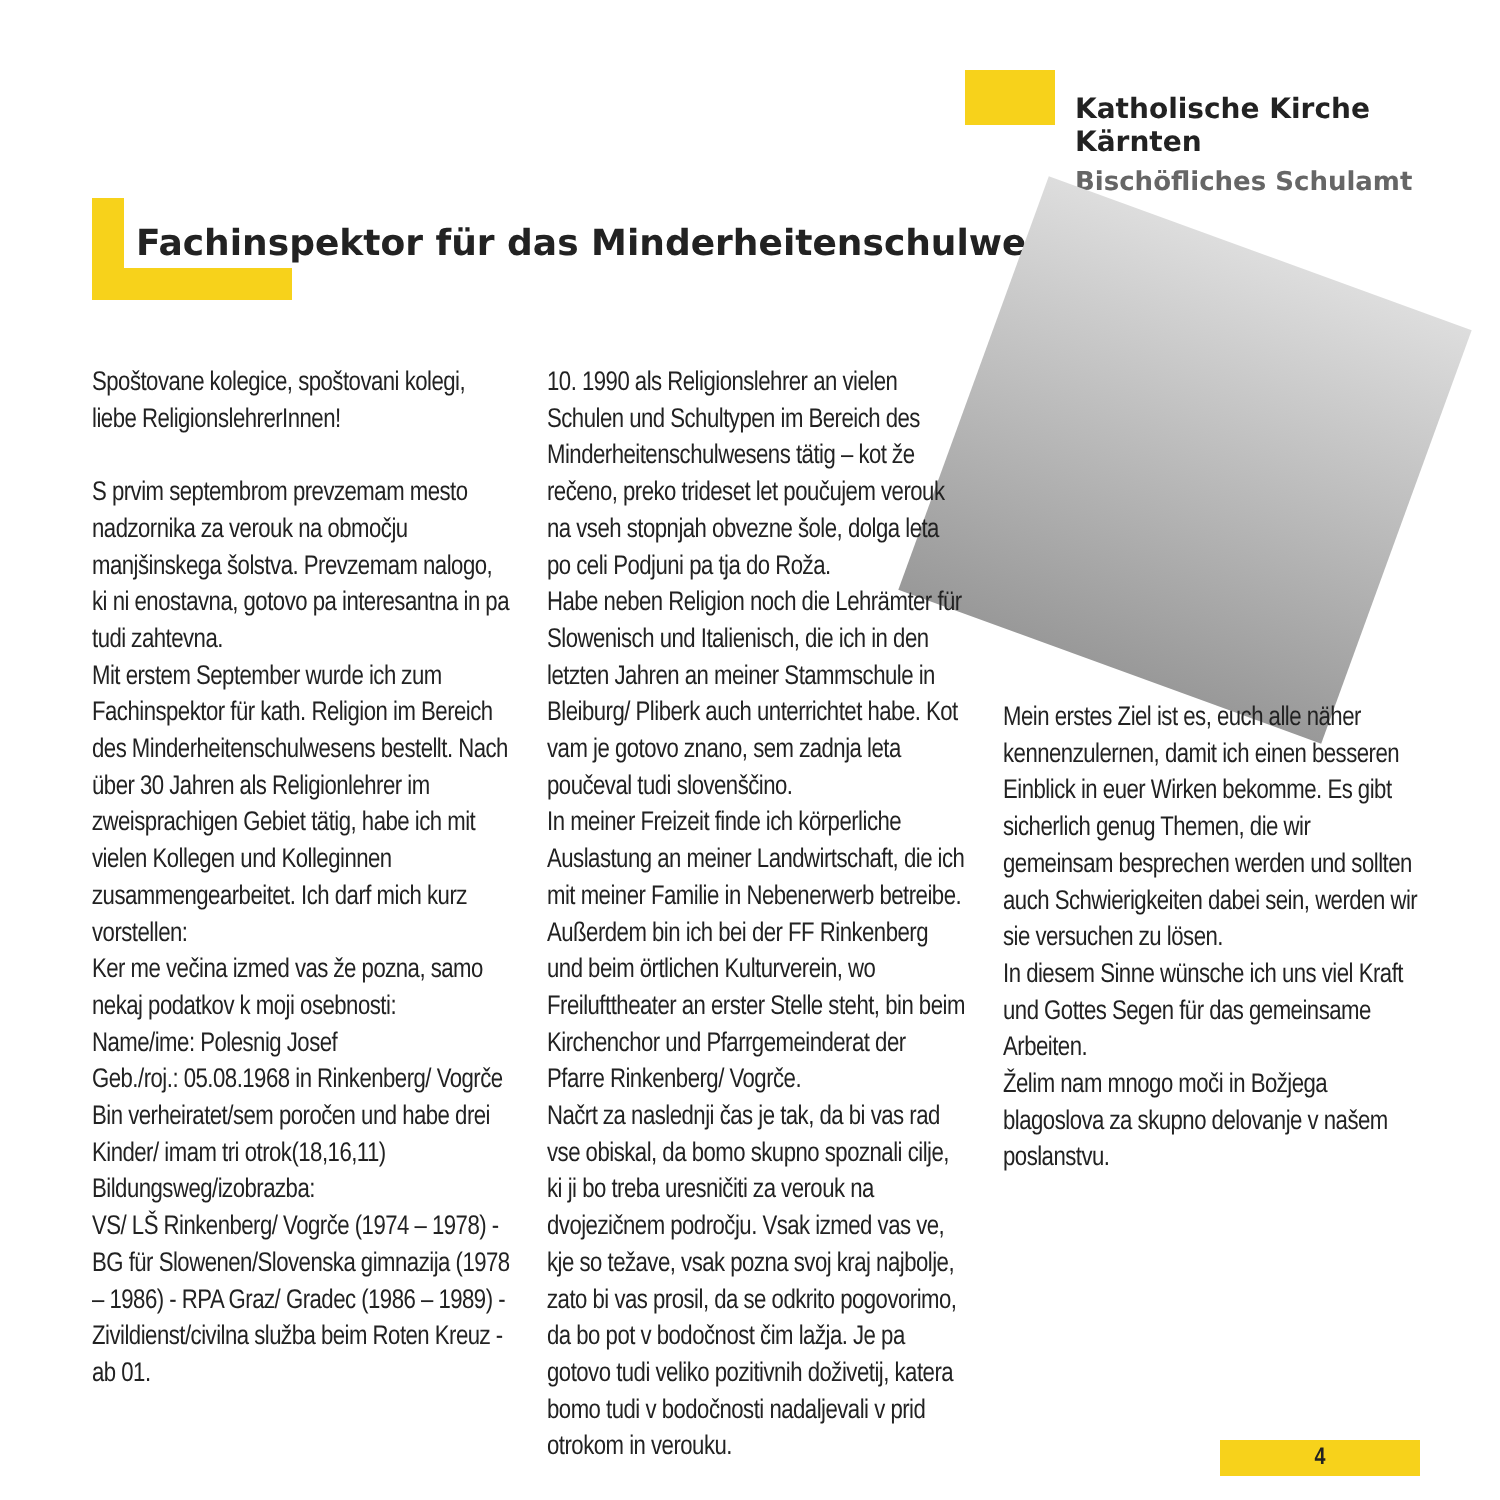Katholische Kirche Kärnten
Bischöfliches Schulamt
Fachinspektor für das Minderheitenschulwesen
Spoštovane kolegice, spoštovani kolegi, liebe ReligionslehrerInnen!
S prvim septembrom prevzemam mesto nadzornika za verouk na območju manjšinskega šolstva. Prevzemam nalogo, ki ni enostavna, gotovo pa interesantna in pa tudi zahtevna.
Mit erstem September wurde ich zum Fachinspektor für kath. Religion im Bereich des Minderheitenschulwesens bestellt. Nach über 30 Jahren als Religionlehrer im zweisprachigen Gebiet tätig, habe ich mit vielen Kollegen und Kolleginnen zusammengearbeitet. Ich darf mich kurz vorstellen:
Ker me večina izmed vas že pozna, samo nekaj podatkov k moji osebnosti:
Name/ime: Polesnig Josef
Geb./roj.: 05.08.1968 in Rinkenberg/ Vogrče
Bin verheiratet/sem poročen und habe drei Kinder/ imam tri otrok(18,16,11)
Bildungsweg/izobrazba:
VS/ LŠ Rinkenberg/ Vogrče (1974 – 1978) - BG für Slowenen/Slovenska gimnazija (1978 – 1986) - RPA Graz/ Gradec (1986 – 1989) - Zivildienst/civilna služba beim Roten Kreuz - ab 01.
10. 1990 als Religionslehrer an vielen Schulen und Schultypen im Bereich des Minderheitenschulwesens tätig – kot že rečeno, preko trideset let poučujem verouk na vseh stopnjah obvezne šole, dolga leta po celi Podjuni pa tja do Roža.
Habe neben Religion noch die Lehrämter für Slowenisch und Italienisch, die ich in den letzten Jahren an meiner Stammschule in Bleiburg/ Pliberk auch unterrichtet habe. Kot vam je gotovo znano, sem zadnja leta poučeval tudi slovenščino.
In meiner Freizeit finde ich körperliche Auslastung an meiner Landwirtschaft, die ich mit meiner Familie in Nebenerwerb betreibe. Außerdem bin ich bei der FF Rinkenberg und beim örtlichen Kulturverein, wo Freilufttheater an erster Stelle steht, bin beim Kirchenchor und Pfarrgemeinderat der Pfarre Rinkenberg/ Vogrče.
Načrt za naslednji čas je tak, da bi vas rad vse obiskal, da bomo skupno spoznali cilje, ki ji bo treba uresničiti za verouk na dvojezičnem področju. Vsak izmed vas ve, kje so težave, vsak pozna svoj kraj najbolje, zato bi vas prosil, da se odkrito pogovorimo, da bo pot v bodočnost čim lažja. Je pa gotovo tudi veliko pozitivnih doživetij, katera bomo tudi v bodočnosti nadaljevali v prid otrokom in verouku.
Mein erstes Ziel ist es, euch alle näher kennenzulernen, damit ich einen besseren Einblick in euer Wirken bekomme. Es gibt sicherlich genug Themen, die wir gemeinsam besprechen werden und sollten auch Schwierigkeiten dabei sein, werden wir sie versuchen zu lösen.
In diesem Sinne wünsche ich uns viel Kraft und Gottes Segen für das gemeinsame Arbeiten.
Želim nam mnogo moči in Božjega blagoslova za skupno delovanje v našem poslanstvu.
4